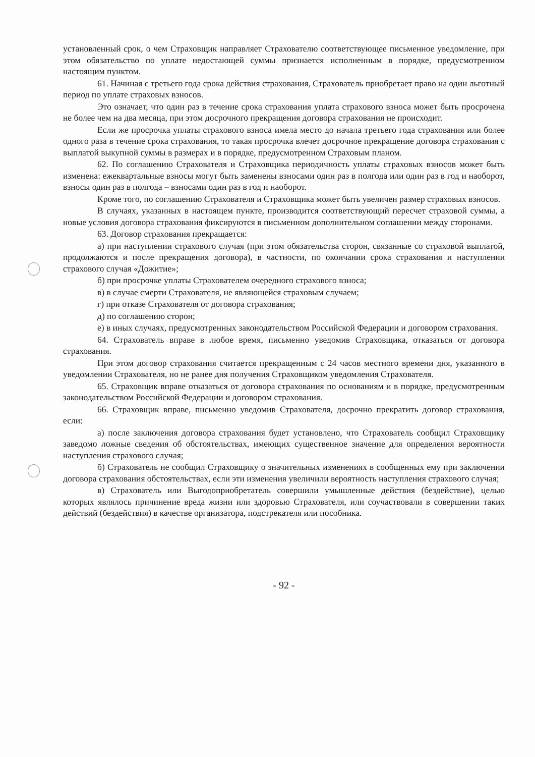установленный срок, о чем Страховщик направляет Страхователю соответствующее письменное уведомление, при этом обязательство по уплате недостающей суммы признается исполненным в порядке, предусмотренном настоящим пунктом.
61. Начиная с третьего года срока действия страхования, Страхователь приобретает право на один льготный период по уплате страховых взносов.
Это означает, что один раз в течение срока страхования уплата страхового взноса может быть просрочена не более чем на два месяца, при этом досрочного прекращения договора страхования не происходит.
Если же просрочка уплаты страхового взноса имела место до начала третьего года страхования или более одного раза в течение срока страхования, то такая просрочка влечет досрочное прекращение договора страхования с выплатой выкупной суммы в размерах и в порядке, предусмотренном Страховым планом.
62. По соглашению Страхователя и Страховщика периодичность уплаты страховых взносов может быть изменена: ежеквартальные взносы могут быть заменены взносами один раз в полгода или один раз в год и наоборот, взносы один раз в полгода – взносами один раз в год и наоборот.
Кроме того, по соглашению Страхователя и Страховщика может быть увеличен размер страховых взносов.
В случаях, указанных в настоящем пункте, производится соответствующий пересчет страховой суммы, а новые условия договора страхования фиксируются в письменном дополнительном соглашении между сторонами.
63. Договор страхования прекращается:
а) при наступлении страхового случая (при этом обязательства сторон, связанные со страховой выплатой, продолжаются и после прекращения договора), в частности, по окончании срока страхования и наступлении страхового случая «Дожитие»;
б) при просрочке уплаты Страхователем очередного страхового взноса;
в) в случае смерти Страхователя, не являющейся страховым случаем;
г) при отказе Страхователя от договора страхования;
д) по соглашению сторон;
е) в иных случаях, предусмотренных законодательством Российской Федерации и договором страхования.
64. Страхователь вправе в любое время, письменно уведомив Страховщика, отказаться от договора страхования.
При этом договор страхования считается прекращенным с 24 часов местного времени дня, указанного в уведомлении Страхователя, но не ранее дня получения Страховщиком уведомления Страхователя.
65. Страховщик вправе отказаться от договора страхования по основаниям и в порядке, предусмотренным законодательством Российской Федерации и договором страхования.
66. Страховщик вправе, письменно уведомив Страхователя, досрочно прекратить договор страхования, если:
а) после заключения договора страхования будет установлено, что Страхователь сообщил Страховщику заведомо ложные сведения об обстоятельствах, имеющих существенное значение для определения вероятности наступления страхового случая;
б) Страхователь не сообщил Страховщику о значительных изменениях в сообщенных ему при заключении договора страхования обстоятельствах, если эти изменения увеличили вероятность наступления страхового случая;
в) Страхователь или Выгодоприобретатель совершили умышленные действия (бездействие), целью которых являлось причинение вреда жизни или здоровью Страхователя, или соучаствовали в совершении таких действий (бездействия) в качестве организатора, подстрекателя или пособника.
- 92 -